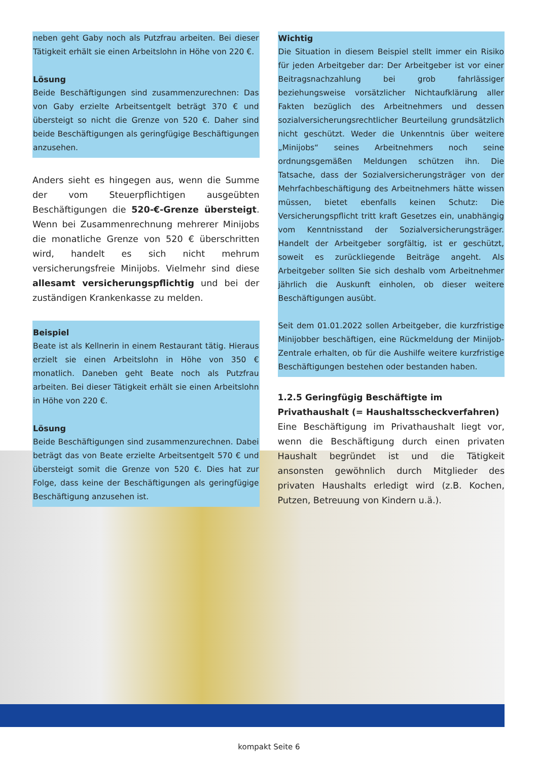neben geht Gaby noch als Putzfrau arbeiten. Bei dieser Tätigkeit erhält sie einen Arbeitslohn in Höhe von 220 €.
Lösung
Beide Beschäftigungen sind zusammenzurechnen: Das von Gaby erzielte Arbeitsentgelt beträgt 370 € und übersteigt so nicht die Grenze von 520 €. Daher sind beide Beschäftigungen als geringfügige Beschäftigungen anzusehen.
Anders sieht es hingegen aus, wenn die Summe der vom Steuerpflichtigen ausgeübten Beschäftigungen die 520-€-Grenze übersteigt. Wenn bei Zusammenrechnung mehrerer Minijobs die monatliche Grenze von 520 € überschritten wird, handelt es sich nicht mehrum versicherungsfreie Minijobs. Vielmehr sind diese allesamt versicherungspflichtig und bei der zuständigen Krankenkasse zu melden.
Beispiel
Beate ist als Kellnerin in einem Restaurant tätig. Hieraus erzielt sie einen Arbeitslohn in Höhe von 350 € monatlich. Daneben geht Beate noch als Putzfrau arbeiten. Bei dieser Tätigkeit erhält sie einen Arbeitslohn in Höhe von 220 €.
Lösung
Beide Beschäftigungen sind zusammenzurechnen. Dabei beträgt das von Beate erzielte Arbeitsentgelt 570 € und übersteigt somit die Grenze von 520 €. Dies hat zur Folge, dass keine der Beschäftigungen als geringfügige Beschäftigung anzusehen ist.
Wichtig
Die Situation in diesem Beispiel stellt immer ein Risiko für jeden Arbeitgeber dar: Der Arbeitgeber ist vor einer Beitragsnachzahlung bei grob fahrlässiger beziehungsweise vorsätzlicher Nichtaufklärung aller Fakten bezüglich des Arbeitnehmers und dessen sozialversicherungsrechtlicher Beurteilung grundsätzlich nicht geschützt. Weder die Unkenntnis über weitere „Minijobs“ seines Arbeitnehmers noch seine ordnungsgemäßen Meldungen schützen ihn. Die Tatsache, dass der Sozialversicherungsträger von der Mehrfachbeschäftigung des Arbeitnehmers hätte wissen müssen, bietet ebenfalls keinen Schutz: Die Versicherungspflicht tritt kraft Gesetzes ein, unabhängig vom Kenntnisstand der Sozialversicherungsträger. Handelt der Arbeitgeber sorgfältig, ist er geschützt, soweit es zurückliegende Beiträge angeht. Als Arbeitgeber sollten Sie sich deshalb vom Arbeitnehmer jährlich die Auskunft einholen, ob dieser weitere Beschäftigungen ausübt.
Seit dem 01.01.2022 sollen Arbeitgeber, die kurzfristige Minijobber beschäftigen, eine Rückmeldung der Minijob-Zentrale erhalten, ob für die Aushilfe weitere kurzfristige Beschäftigungen bestehen oder bestanden haben.
1.2.5 Geringfügig Beschäftigte im Privathaushalt (= Haushaltsscheckverfahren)
Eine Beschäftigung im Privathaushalt liegt vor, wenn die Beschäftigung durch einen privaten Haushalt begründet ist und die Tätigkeit ansonsten gewöhnlich durch Mitglieder des privaten Haushalts erledigt wird (z.B. Kochen, Putzen, Betreuung von Kindern u.ä.).
kompakt Seite 6